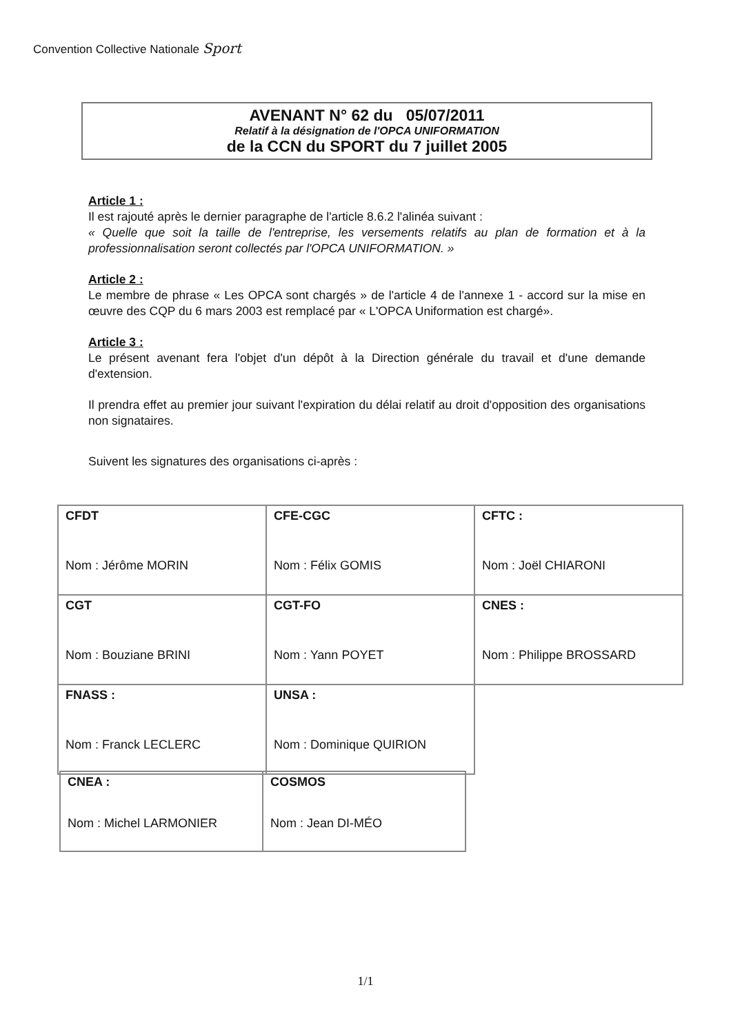Convention Collective Nationale Sport
AVENANT N° 62 du 05/07/2011
Relatif à la désignation de l'OPCA UNIFORMATION
de la CCN du SPORT du 7 juillet 2005
Article 1 :
Il est rajouté après le dernier paragraphe de l'article 8.6.2 l'alinéa suivant :
« Quelle que soit la taille de l'entreprise, les versements relatifs au plan de formation et à la professionnalisation seront collectés par l'OPCA UNIFORMATION. »
Article 2 :
Le membre de phrase « Les OPCA sont chargés » de l'article 4 de l'annexe 1 - accord sur la mise en œuvre des CQP du 6 mars 2003 est remplacé par « L'OPCA Uniformation est chargé».
Article 3 :
Le présent avenant fera l'objet d'un dépôt à la Direction générale du travail et d'une demande d'extension.
Il prendra effet au premier jour suivant l'expiration du délai relatif au droit d'opposition des organisations non signataires.
Suivent les signatures des organisations ci-après :
| CFDT Nom : Jérôme MORIN | CFE-CGC Nom : Félix GOMIS | CFTC : Nom : Joël CHIARONI |
| CGT Nom : Bouziane BRINI | CGT-FO Nom : Yann POYET | CNES : Nom : Philippe BROSSARD |
| FNASS : Nom : Franck LECLERC | UNSA : Nom : Dominique QUIRION | |
| CNEA : Nom : Michel LARMONIER | COSMOS Nom : Jean DI-MÉO |
1/1